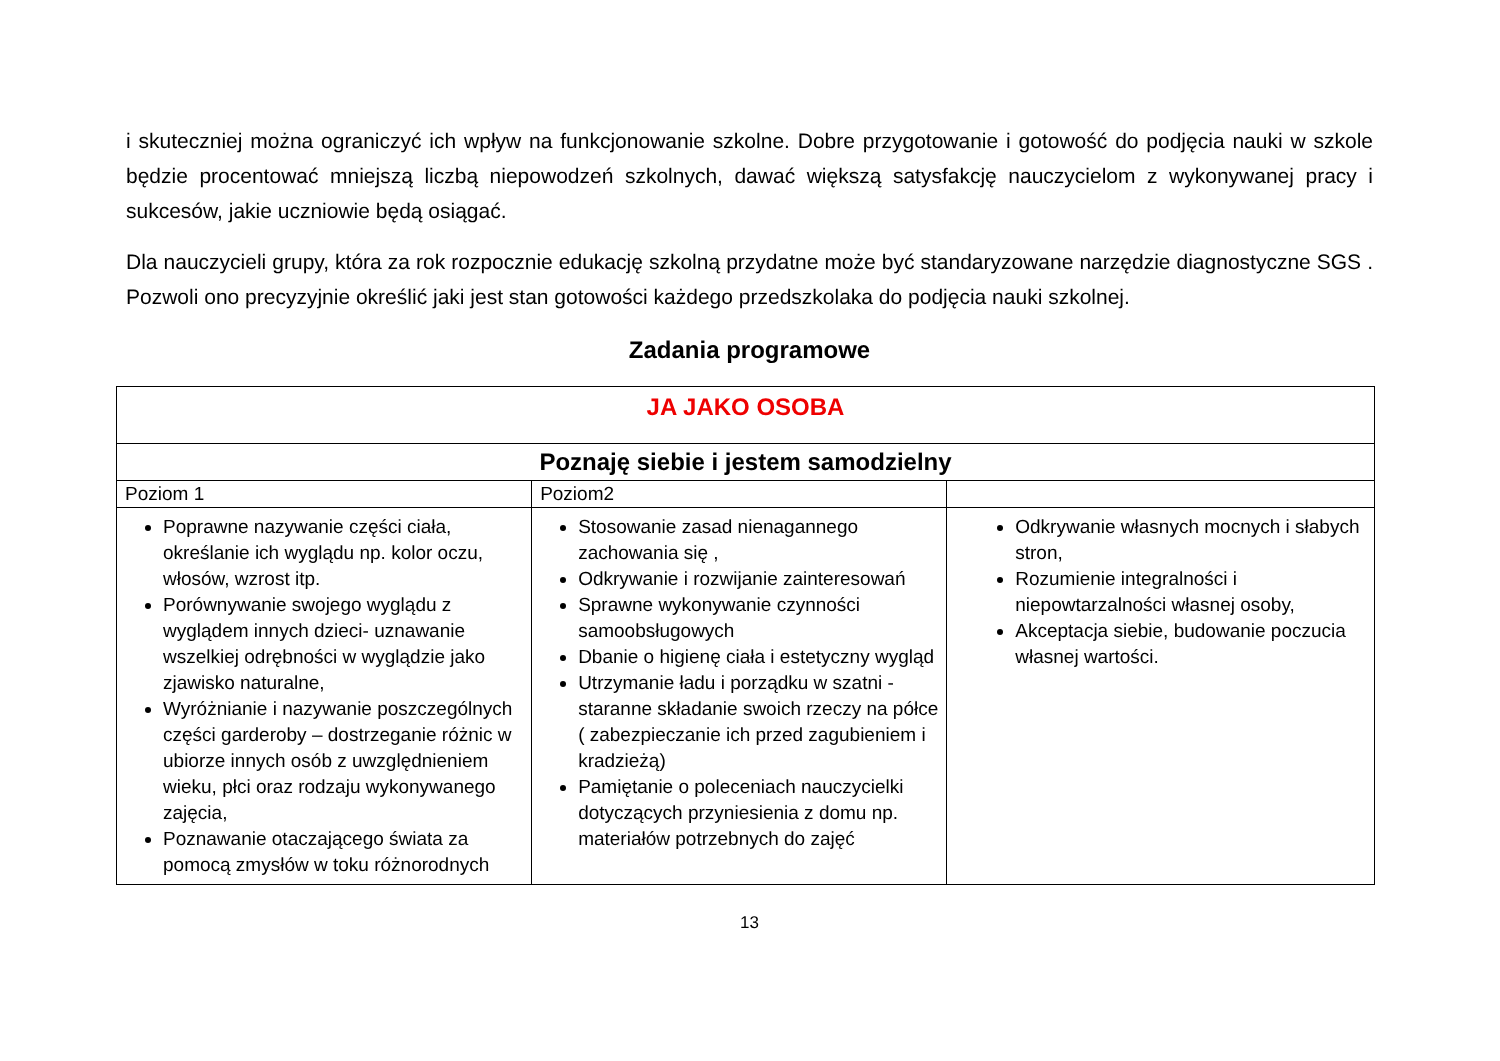i skuteczniej można ograniczyć ich wpływ na funkcjonowanie szkolne. Dobre przygotowanie i gotowość do podjęcia nauki w szkole będzie procentować mniejszą liczbą niepowodzeń szkolnych, dawać większą satysfakcję nauczycielom z wykonywanej pracy i sukcesów, jakie uczniowie będą osiągać.
Dla nauczycieli grupy, która za rok rozpocznie edukację szkolną przydatne może być standaryzowane narzędzie diagnostyczne SGS . Pozwoli ono precyzyjnie określić jaki jest stan gotowości każdego przedszkolaka do podjęcia nauki szkolnej.
Zadania programowe
| JA JAKO OSOBA | | |
| Poznaję siebie i jestem samodzielny | | |
| Poziom 1 | Poziom2 | |
| Poprawne nazywanie części ciała, określanie ich wyglądu np. kolor oczu, włosów, wzrost itp. Porównywanie swojego wyglądu z wyglądem innych dzieci- uznawanie wszelkiej odrębności w wyglądzie jako zjawisko naturalne, Wyróżnianie i nazywanie poszczególnych części garderoby – dostrzeganie różnic w ubiorze innych osób z uwzględnieniem wieku, płci oraz rodzaju wykonywanego zajęcia, Poznawanie otaczającego świata za pomocą zmysłów w toku różnorodnych | Stosowanie zasad nienagannego zachowania się , Odkrywanie i rozwijanie zainteresowań Sprawne wykonywanie czynności samoobsługowych Dbanie o higienę ciała i estetyczny wygląd Utrzymanie ładu i porządku w szatni - staranne składanie swoich rzeczy na półce ( zabezpieczanie ich przed zagubieniem i kradzieżą) Pamiętanie o poleceniach nauczycielki dotyczących przyniesienia z domu np. materiałów potrzebnych do zajęć | Odkrywanie własnych mocnych i słabych stron, Rozumienie integralności i niepowtarzalności własnej osoby, Akceptacja siebie, budowanie poczucia własnej wartości. |
13